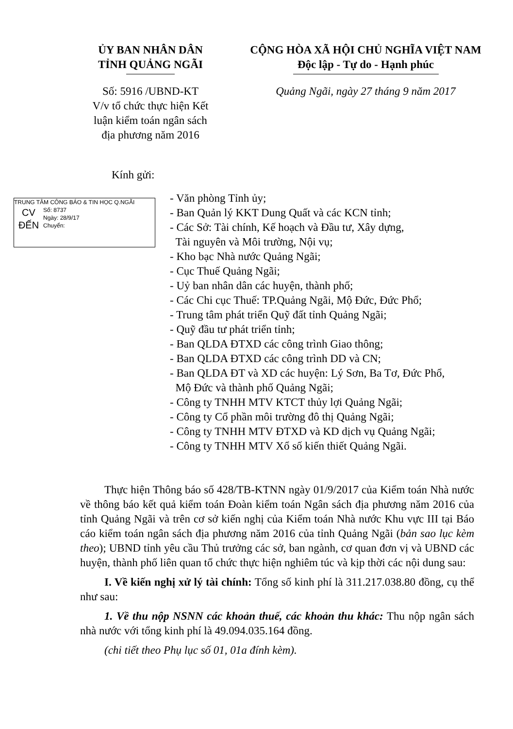ỦY BAN NHÂN DÂN
TỈNH QUẢNG NGÃI
Số: 5916 /UBND-KT
V/v tổ chức thực hiện Kết
luận kiểm toán ngân sách
địa phương năm 2016
CỘNG HÒA XÃ HỘI CHỦ NGHĨA VIỆT NAM
Độc lập - Tự do - Hạnh phúc
Quảng Ngãi, ngày 27 tháng 9 năm 2017
Kính gửi:
TRUNG TÂM CÔNG BÁO & TIN HỌC Q.NGÃI
CV
ĐẾN
Số: 8737
Ngày: 28/9/17
Chuyển:
- Văn phòng Tỉnh ủy;
- Ban Quản lý KKT Dung Quất và các KCN tỉnh;
- Các Sở: Tài chính, Kế hoạch và Đầu tư, Xây dựng,
Tài nguyên và Môi trường, Nội vụ;
- Kho bạc Nhà nước Quảng Ngãi;
- Cục Thuế Quảng Ngãi;
- Uỷ ban nhân dân các huyện, thành phố;
- Các Chi cục Thuế: TP.Quảng Ngãi, Mộ Đức, Đức Phổ;
- Trung tâm phát triển Quỹ đất tỉnh Quảng Ngãi;
- Quỹ đầu tư phát triển tỉnh;
- Ban QLDA ĐTXD các công trình Giao thông;
- Ban QLDA ĐTXD các công trình DD và CN;
- Ban QLDA ĐT và XD các huyện: Lý Sơn, Ba Tơ, Đức Phổ,
Mộ Đức và thành phố Quảng Ngãi;
- Công ty TNHH MTV KTCT thủy lợi Quảng Ngãi;
- Công ty Cổ phần môi trường đô thị Quảng Ngãi;
- Công ty TNHH MTV ĐTXD và KD dịch vụ Quảng Ngãi;
- Công ty TNHH MTV Xổ số kiến thiết Quảng Ngãi.
Thực hiện Thông báo số 428/TB-KTNN ngày 01/9/2017 của Kiểm toán Nhà nước về thông báo kết quả kiểm toán Đoàn kiểm toán Ngân sách địa phương năm 2016 của tỉnh Quảng Ngãi và trên cơ sở kiến nghị của Kiểm toán Nhà nước Khu vực III tại Báo cáo kiểm toán ngân sách địa phương năm 2016 của tỉnh Quảng Ngãi (bản sao lục kèm theo); UBND tỉnh yêu cầu Thủ trưởng các sở, ban ngành, cơ quan đơn vị và UBND các huyện, thành phố liên quan tổ chức thực hiện nghiêm túc và kịp thời các nội dung sau:
I. Về kiến nghị xử lý tài chính: Tổng số kinh phí là 311.217.038.80 đồng, cụ thể như sau:
1. Về thu nộp NSNN các khoản thuế, các khoản thu khác: Thu nộp ngân sách nhà nước với tổng kinh phí là 49.094.035.164 đồng.
(chi tiết theo Phụ lục số 01, 01a đính kèm).